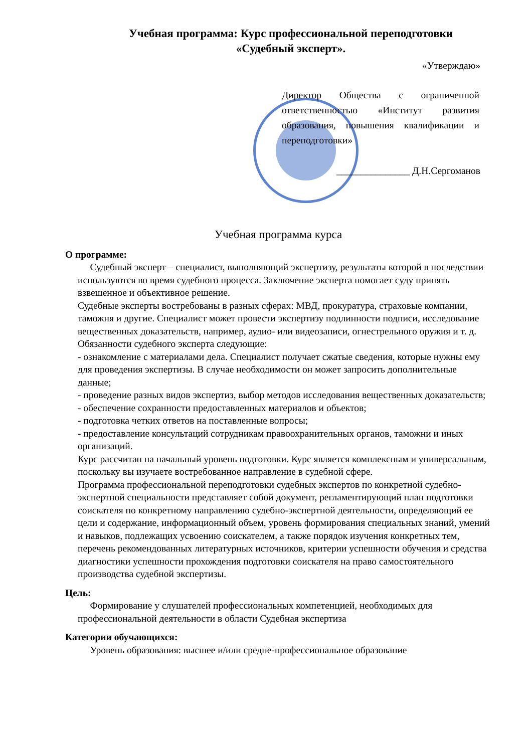Учебная программа: Курс профессиональной переподготовки «Судебный эксперт».
«Утверждаю»
Директор Общества с ограниченной ответственностью «Институт развития образования, повышения квалификации и переподготовки»
_______________ Д.Н.Сергоманов
Учебная программа курса
О программе:
Судебный эксперт – специалист, выполняющий экспертизу, результаты которой в последствии используются во время судебного процесса. Заключение эксперта помогает суду принять взвешенное и объективное решение.
Судебные эксперты востребованы в разных сферах: МВД, прокуратура, страховые компании, таможня и другие. Специалист может провести экспертизу подлинности подписи, исследование вещественных доказательств, например, аудио- или видеозаписи, огнестрельного оружия и т. д. Обязанности судебного эксперта следующие:
- ознакомление с материалами дела. Специалист получает сжатые сведения, которые нужны ему для проведения экспертизы. В случае необходимости он может запросить дополнительные данные;
- проведение разных видов экспертиз, выбор методов исследования вещественных доказательств;
- обеспечение сохранности предоставленных материалов и объектов;
- подготовка четких ответов на поставленные вопросы;
- предоставление консультаций сотрудникам правоохранительных органов, таможни и иных организаций.
Курс рассчитан на начальный уровень подготовки. Курс является комплексным и универсальным, поскольку вы изучаете востребованное направление в судебной сфере.
Программа профессиональной переподготовки судебных экспертов по конкретной судебно-экспертной специальности представляет собой документ, регламентирующий план подготовки соискателя по конкретному направлению судебно-экспертной деятельности, определяющий ее цели и содержание, информационный объем, уровень формирования специальных знаний, умений и навыков, подлежащих усвоению соискателем, а также порядок изучения конкретных тем, перечень рекомендованных литературных источников, критерии успешности обучения и средства диагностики успешности прохождения подготовки соискателя на право самостоятельного производства судебной экспертизы.
Цель:
Формирование у слушателей профессиональных компетенцией, необходимых для профессиональной деятельности в области Судебная экспертиза
Категории обучающихся:
Уровень образования: высшее и/или средне-профессиональное образование